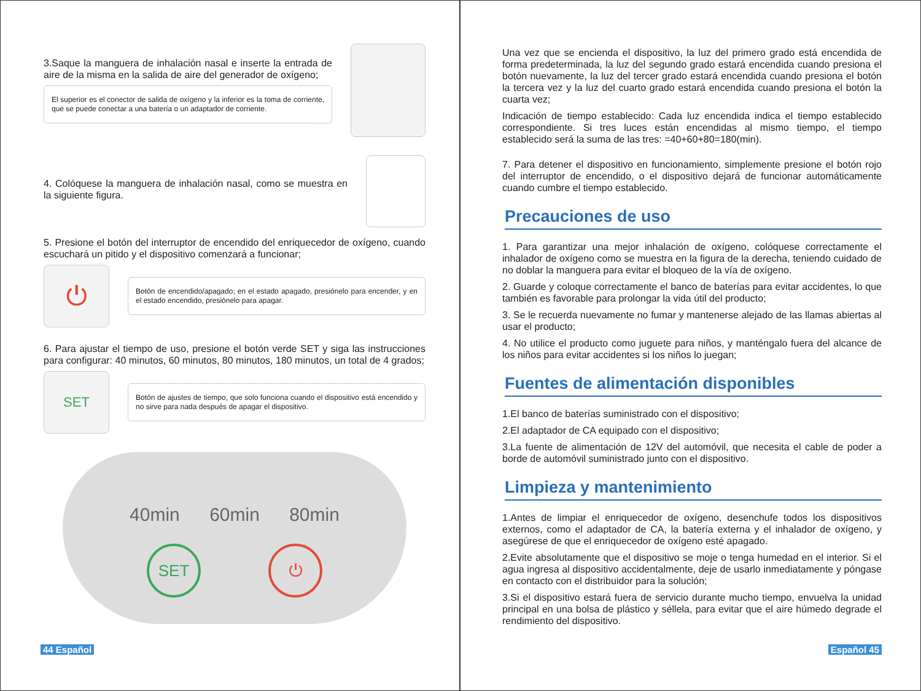3.Saque la manguera de inhalación nasal e inserte la entrada de aire de la misma en la salida de aire del generador de oxígeno;
El superior es el conector de salida de oxígeno y la inferior es la toma de corriente, que se puede conectar a una batería o un adaptador de corriente.
4. Colóquese la manguera de inhalación nasal, como se muestra en la siguiente figura.
5. Presione el botón del interruptor de encendido del enriquecedor de oxígeno, cuando escuchará un pitido y el dispositivo comenzará a funcionar;
⏻
Botón de encendido/apagado; en el estado apagado, presiónelo para encender, y en el estado encendido, presiónelo para apagar.
6. Para ajustar el tiempo de uso, presione el botón verde SET y siga las instrucciones para configurar: 40 minutos, 60 minutos, 80 minutos, 180 minutos, un total de 4 grados;
SET
Botón de ajustes de tiempo, que solo funciona cuando el dispositivo está encendido y no sirve para nada después de apagar el dispositivo.
40min 60min 80min
SET ⏻
44 Español
Una vez que se encienda el dispositivo, la luz del primero grado está encendida de forma predeterminada, la luz del segundo grado estará encendida cuando presiona el botón nuevamente, la luz del tercer grado estará encendida cuando presiona el botón la tercera vez y la luz del cuarto grado estará encendida cuando presiona el botón la cuarta vez;
Indicación de tiempo establecido: Cada luz encendida indica el tiempo establecido correspondiente. Si tres luces están encendidas al mismo tiempo, el tiempo establecido será la suma de las tres: =40+60+80=180(min).
7. Para detener el dispositivo en funcionamiento, simplemente presione el botón rojo del interruptor de encendido, o el dispositivo dejará de funcionar automáticamente cuando cumbre el tiempo establecido.
Precauciones de uso
1. Para garantizar una mejor inhalación de oxígeno, colóquese correctamente el inhalador de oxígeno como se muestra en la figura de la derecha, teniendo cuidado de no doblar la manguera para evitar el bloqueo de la vía de oxígeno.
2. Guarde y coloque correctamente el banco de baterías para evitar accidentes, lo que también es favorable para prolongar la vida útil del producto;
3. Se le recuerda nuevamente no fumar y mantenerse alejado de las llamas abiertas al usar el producto;
4. No utilice el producto como juguete para niños, y manténgalo fuera del alcance de los niños para evitar accidentes si los niños lo juegan;
Fuentes de alimentación disponibles
1.El banco de baterías suministrado con el dispositivo;
2.El adaptador de CA equipado con el dispositivo;
3.La fuente de alimentación de 12V del automóvil, que necesita el cable de poder a borde de automóvil suministrado junto con el dispositivo.
Limpieza y mantenimiento
1.Antes de limpiar el enriquecedor de oxígeno, desenchufe todos los dispositivos externos, como el adaptador de CA, la batería externa y el inhalador de oxígeno, y asegúrese de que el enriquecedor de oxígeno esté apagado.
2.Evite absolutamente que el dispositivo se moje o tenga humedad en el interior. Si el agua ingresa al dispositivo accidentalmente, deje de usarlo inmediatamente y póngase en contacto con el distribuidor para la solución;
3.Si el dispositivo estará fuera de servicio durante mucho tiempo, envuelva la unidad principal en una bolsa de plástico y séllela, para evitar que el aire húmedo degrade el rendimiento del dispositivo.
Español 45